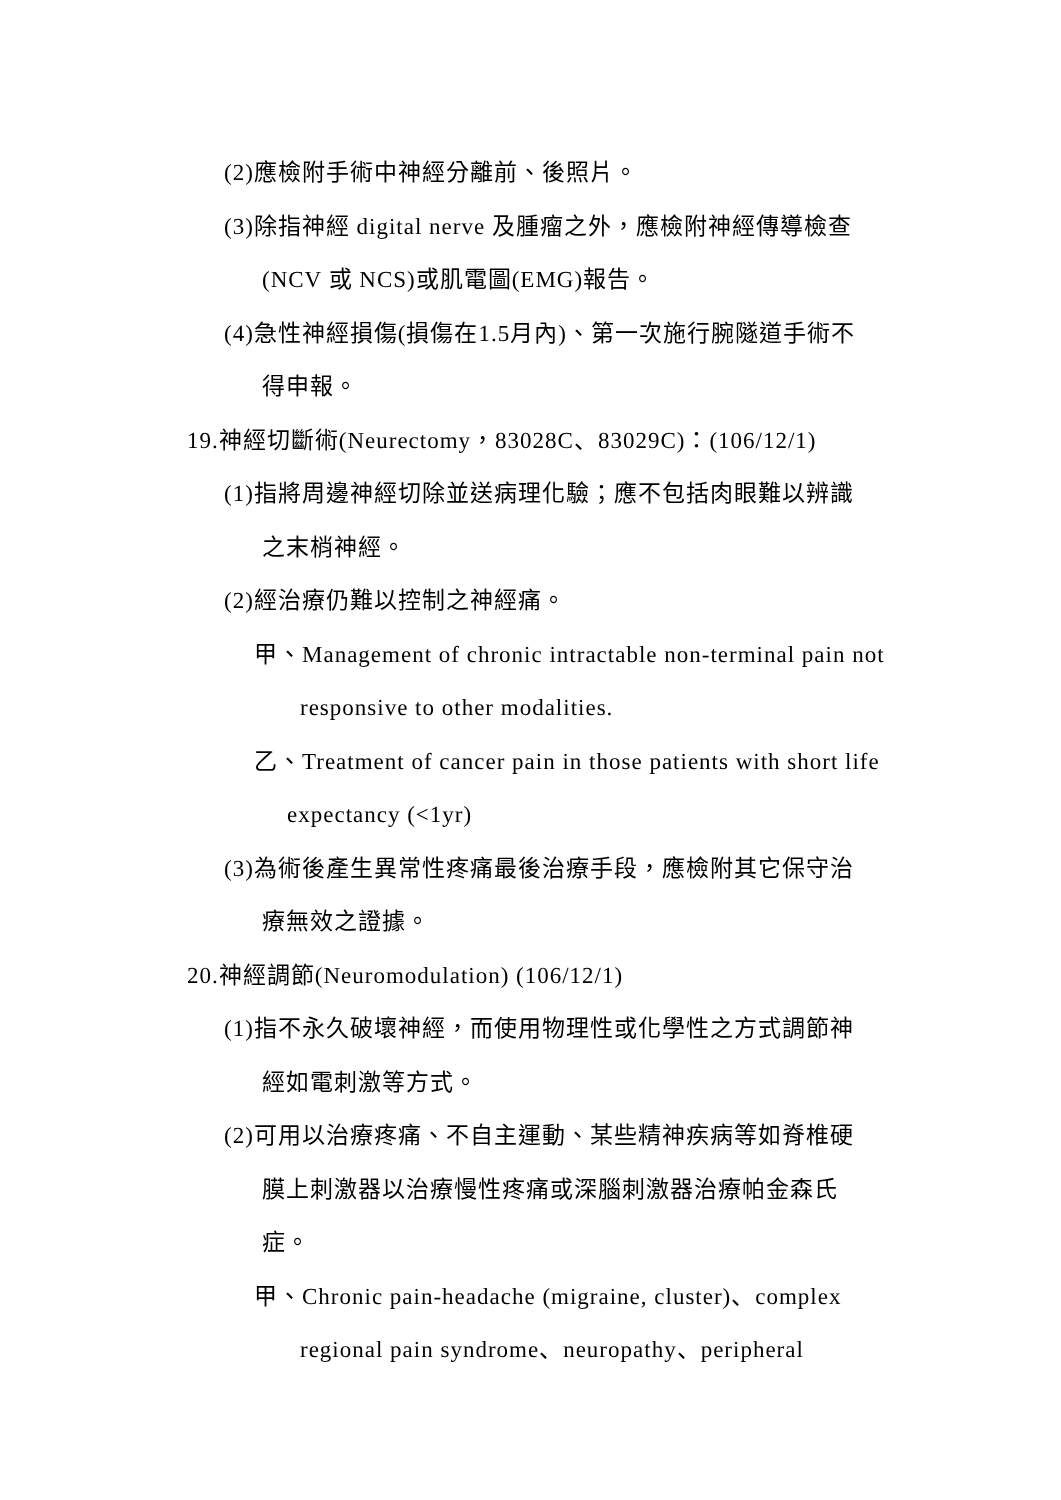(2)應檢附手術中神經分離前、後照片。
(3)除指神經 digital nerve 及腫瘤之外，應檢附神經傳導檢查
(NCV 或 NCS)或肌電圖(EMG)報告。
(4)急性神經損傷(損傷在1.5月內)、第一次施行腕隧道手術不
得申報。
19.神經切斷術(Neurectomy，83028C、83029C)：(106/12/1)
(1)指將周邊神經切除並送病理化驗；應不包括肉眼難以辨識
之末梢神經。
(2)經治療仍難以控制之神經痛。
甲、Management of chronic intractable non-terminal pain not
responsive to other modalities.
乙、Treatment of cancer pain in those patients with short life
expectancy (<1yr)
(3)為術後產生異常性疼痛最後治療手段，應檢附其它保守治
療無效之證據。
20.神經調節(Neuromodulation) (106/12/1)
(1)指不永久破壞神經，而使用物理性或化學性之方式調節神
經如電刺激等方式。
(2)可用以治療疼痛、不自主運動、某些精神疾病等如脊椎硬
膜上刺激器以治療慢性疼痛或深腦刺激器治療帕金森氏
症。
甲、Chronic pain-headache (migraine, cluster)、complex
regional pain syndrome、neuropathy、peripheral